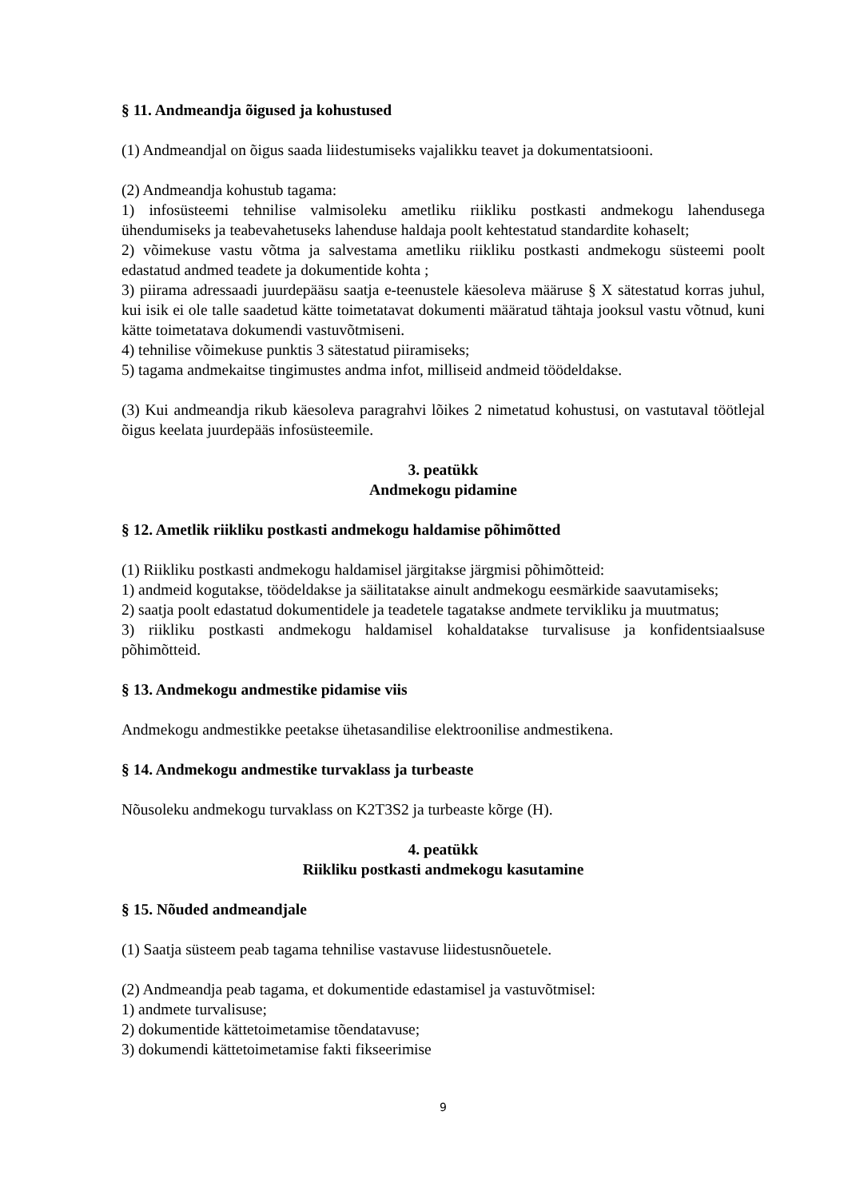§ 11. Andmeandja õigused ja kohustused
(1) Andmeandjal on õigus saada liidestumiseks vajalikku teavet ja dokumentatsiooni.
(2) Andmeandja kohustub tagama:
1) infosüsteemi tehnilise valmisoleku ametliku riikliku postkasti andmekogu lahendusega ühendumiseks ja teabevahetuseks lahenduse haldaja poolt kehtestatud standardite kohaselt;
2) võimekuse vastu võtma ja salvestama ametliku riikliku postkasti andmekogu süsteemi poolt edastatud andmed teadete ja dokumentide kohta ;
3) piirama adressaadi juurdepääsu saatja e-teenustele käesoleva määruse § X sätestatud korras juhul, kui isik ei ole talle saadetud kätte toimetatavat dokumenti määratud tähtaja jooksul vastu võtnud, kuni kätte toimetatava dokumendi vastuvõtmiseni.
4) tehnilise võimekuse punktis 3 sätestatud piiramiseks;
5) tagama andmekaitse tingimustes andma infot, milliseid andmeid töödeldakse.
(3) Kui andmeandja rikub käesoleva paragrahvi lõikes 2 nimetatud kohustusi, on vastutaval töötlejal õigus keelata juurdepääs infosüsteemile.
3. peatükk
Andmekogu pidamine
§ 12. Ametlik riikliku postkasti andmekogu haldamise põhimõtted
(1) Riikliku postkasti andmekogu haldamisel järgitakse järgmisi põhimõtteid:
1) andmeid kogutakse, töödeldakse ja säilitatakse ainult andmekogu eesmärkide saavutamiseks;
2) saatja poolt edastatud dokumentidele ja teadetele tagatakse andmete tervikliku ja muutmatus;
3) riikliku postkasti andmekogu haldamisel kohaldatakse turvalisuse ja konfidentsiaalsuse põhimõtteid.
§ 13. Andmekogu andmestike pidamise viis
Andmekogu andmestikke peetakse ühetasandilise elektroonilise andmestikena.
§ 14. Andmekogu andmestike turvaklass ja turbeaste
Nõusoleku andmekogu turvaklass on K2T3S2 ja turbeaste kõrge (H).
4. peatükk
Riikliku postkasti andmekogu kasutamine
§ 15. Nõuded andmeandjale
(1) Saatja süsteem peab tagama tehnilise vastavuse liidestusnõuetele.
(2) Andmeandja peab tagama, et dokumentide edastamisel ja vastuvõtmisel:
1) andmete turvalisuse;
2) dokumentide kättetoimetamise tõendatavuse;
3) dokumendi kättetoimetamise fakti fikseerimise
9